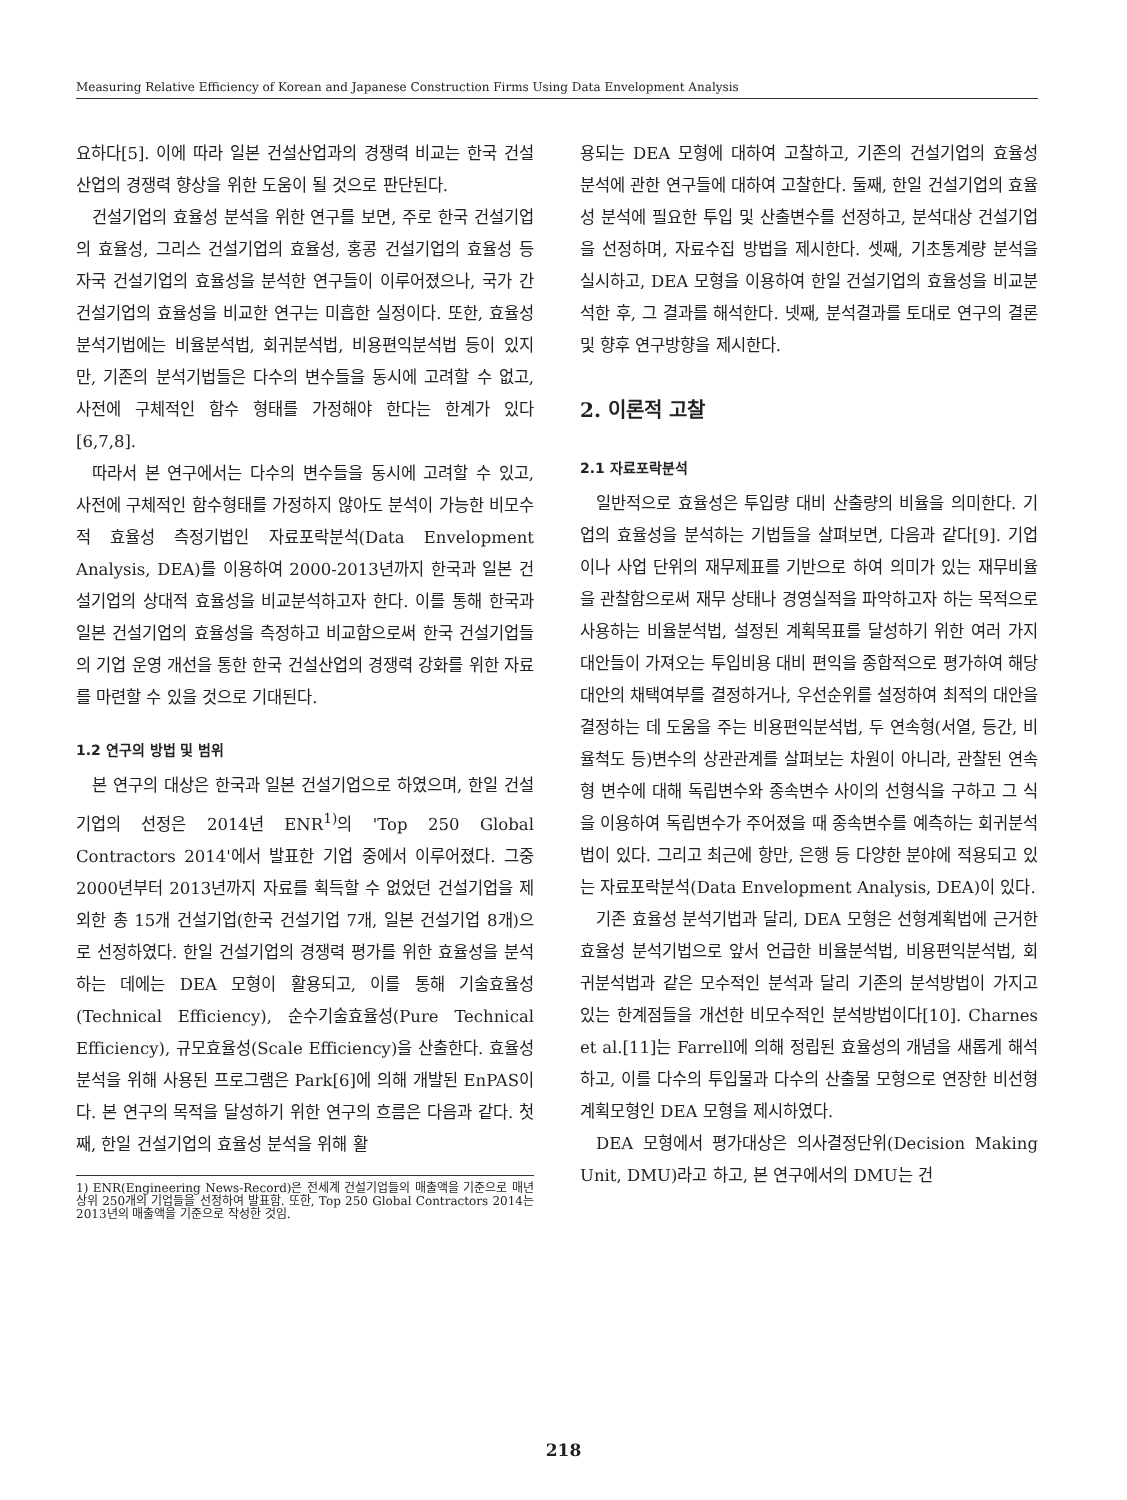Measuring Relative Efficiency of Korean and Japanese Construction Firms Using Data Envelopment Analysis
요하다[5]. 이에 따라 일본 건설산업과의 경쟁력 비교는 한국 건설산업의 경쟁력 향상을 위한 도움이 될 것으로 판단된다.
건설기업의 효율성 분석을 위한 연구를 보면, 주로 한국 건설기업의 효율성, 그리스 건설기업의 효율성, 홍콩 건설기업의 효율성 등 자국 건설기업의 효율성을 분석한 연구들이 이루어졌으나, 국가 간 건설기업의 효율성을 비교한 연구는 미흡한 실정이다. 또한, 효율성 분석기법에는 비율분석법, 회귀분석법, 비용편익분석법 등이 있지만, 기존의 분석기법들은 다수의 변수들을 동시에 고려할 수 없고, 사전에 구체적인 함수 형태를 가정해야 한다는 한계가 있다 [6,7,8].
따라서 본 연구에서는 다수의 변수들을 동시에 고려할 수 있고, 사전에 구체적인 함수형태를 가정하지 않아도 분석이 가능한 비모수적 효율성 측정기법인 자료포락분석(Data Envelopment Analysis, DEA)를 이용하여 2000-2013년까지 한국과 일본 건설기업의 상대적 효율성을 비교분석하고자 한다. 이를 통해 한국과 일본 건설기업의 효율성을 측정하고 비교함으로써 한국 건설기업들의 기업 운영 개선을 통한 한국 건설산업의 경쟁력 강화를 위한 자료를 마련할 수 있을 것으로 기대된다.
1.2 연구의 방법 및 범위
본 연구의 대상은 한국과 일본 건설기업으로 하였으며, 한일 건설기업의 선정은 2014년 ENR<sup>1)</sup>의 'Top 250 Global Contractors 2014'에서 발표한 기업 중에서 이루어졌다. 그중 2000년부터 2013년까지 자료를 획득할 수 없었던 건설기업을 제외한 총 15개 건설기업(한국 건설기업 7개, 일본 건설기업 8개)으로 선정하였다. 한일 건설기업의 경쟁력 평가를 위한 효율성을 분석하는 데에는 DEA 모형이 활용되고, 이를 통해 기술효율성(Technical Efficiency), 순수기술효율성(Pure Technical Efficiency), 규모효율성(Scale Efficiency)을 산출한다. 효율성 분석을 위해 사용된 프로그램은 Park[6]에 의해 개발된 EnPAS이다. 본 연구의 목적을 달성하기 위한 연구의 흐름은 다음과 같다. 첫째, 한일 건설기업의 효율성 분석을 위해 활
1) ENR(Engineering News-Record)은 전세계 건설기업들의 매출액을 기준으로 매년 상위 250개의 기업들을 선정하여 발표함. 또한, Top 250 Global Contractors 2014는 2013년의 매출액을 기준으로 작성한 것임.
용되는 DEA 모형에 대하여 고찰하고, 기존의 건설기업의 효율성 분석에 관한 연구들에 대하여 고찰한다. 둘째, 한일 건설기업의 효율성 분석에 필요한 투입 및 산출변수를 선정하고, 분석대상 건설기업을 선정하며, 자료수집 방법을 제시한다. 셋째, 기초통계량 분석을 실시하고, DEA 모형을 이용하여 한일 건설기업의 효율성을 비교분석한 후, 그 결과를 해석한다. 넷째, 분석결과를 토대로 연구의 결론 및 향후 연구방향을 제시한다.
2. 이론적 고찰
2.1 자료포락분석
일반적으로 효율성은 투입량 대비 산출량의 비율을 의미한다. 기업의 효율성을 분석하는 기법들을 살펴보면, 다음과 같다[9]. 기업이나 사업 단위의 재무제표를 기반으로 하여 의미가 있는 재무비율을 관찰함으로써 재무 상태나 경영실적을 파악하고자 하는 목적으로 사용하는 비율분석법, 설정된 계획목표를 달성하기 위한 여러 가지 대안들이 가져오는 투입비용 대비 편익을 종합적으로 평가하여 해당 대안의 채택여부를 결정하거나, 우선순위를 설정하여 최적의 대안을 결정하는 데 도움을 주는 비용편익분석법, 두 연속형(서열, 등간, 비율척도 등)변수의 상관관계를 살펴보는 차원이 아니라, 관찰된 연속형 변수에 대해 독립변수와 종속변수 사이의 선형식을 구하고 그 식을 이용하여 독립변수가 주어졌을 때 종속변수를 예측하는 회귀분석법이 있다. 그리고 최근에 항만, 은행 등 다양한 분야에 적용되고 있는 자료포락분석(Data Envelopment Analysis, DEA)이 있다.
기존 효율성 분석기법과 달리, DEA 모형은 선형계획법에 근거한 효율성 분석기법으로 앞서 언급한 비율분석법, 비용편익분석법, 회귀분석법과 같은 모수적인 분석과 달리 기존의 분석방법이 가지고 있는 한계점들을 개선한 비모수적인 분석방법이다[10]. Charnes et al.[11]는 Farrell에 의해 정립된 효율성의 개념을 새롭게 해석하고, 이를 다수의 투입물과 다수의 산출물 모형으로 연장한 비선형계획모형인 DEA 모형을 제시하였다.
DEA 모형에서 평가대상은 의사결정단위(Decision Making Unit, DMU)라고 하고, 본 연구에서의 DMU는 건
218